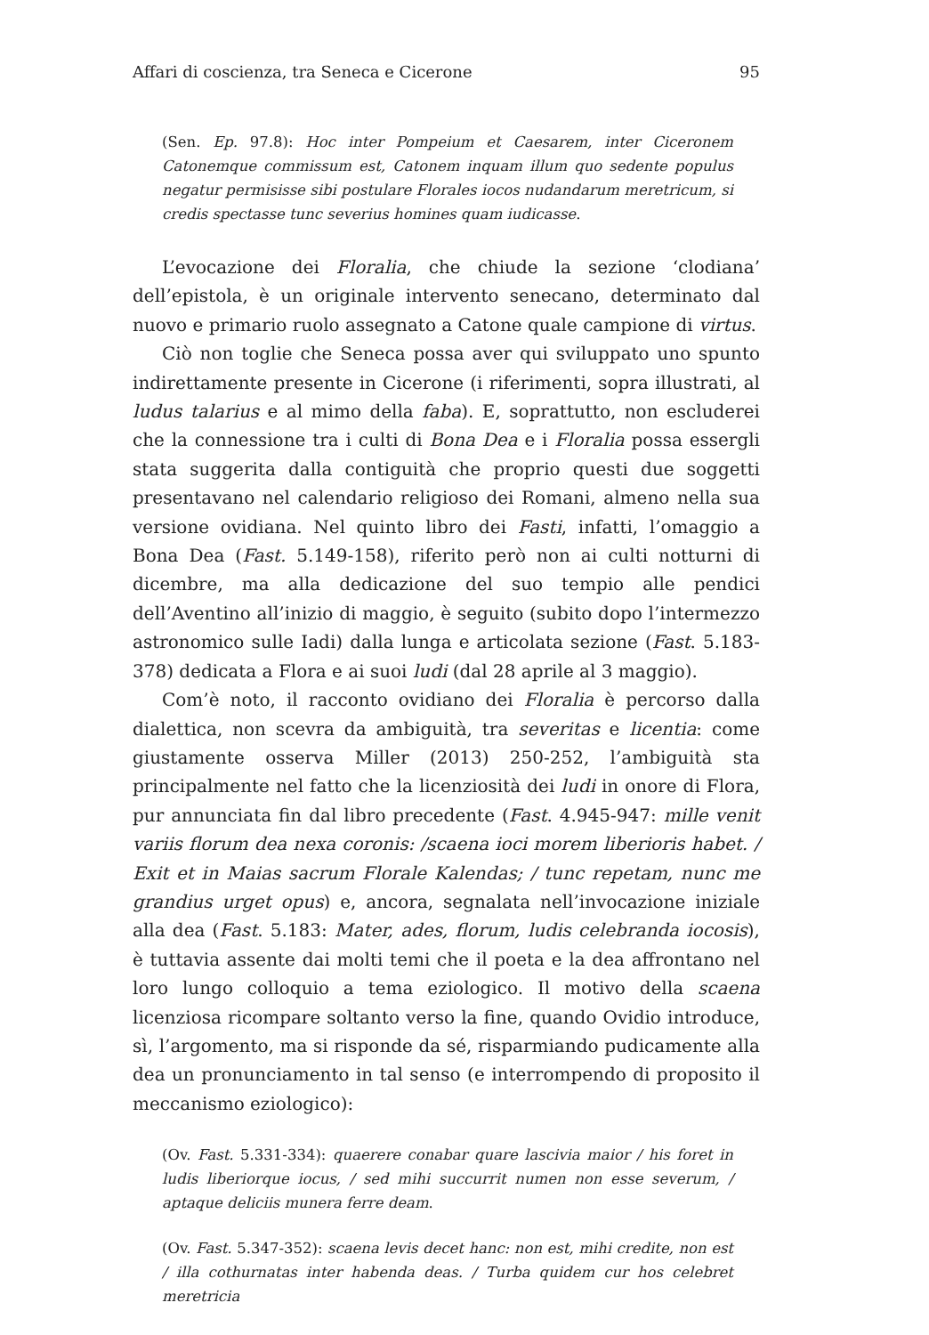Affari di coscienza, tra Seneca e Cicerone 95
(Sen. Ep. 97.8): Hoc inter Pompeium et Caesarem, inter Ciceronem Catonemque commissum est, Catonem inquam illum quo sedente populus negatur permisisse sibi postulare Florales iocos nudandarum meretricum, si credis spectasse tunc severius homines quam iudicasse.
L’evocazione dei Floralia, che chiude la sezione ‘clodiana’ dell’epistola, è un originale intervento senecano, determinato dal nuovo e primario ruolo assegnato a Catone quale campione di virtus.
Ciò non toglie che Seneca possa aver qui sviluppato uno spunto indirettamente presente in Cicerone (i riferimenti, sopra illustrati, al ludus talarius e al mimo della faba). E, soprattutto, non escluderei che la connessione tra i culti di Bona Dea e i Floralia possa essergli stata suggerita dalla contiguità che proprio questi due soggetti presentavano nel calendario religioso dei Romani, almeno nella sua versione ovidiana. Nel quinto libro dei Fasti, infatti, l’omaggio a Bona Dea (Fast. 5.149-158), riferito però non ai culti notturni di dicembre, ma alla dedicazione del suo tempio alle pendici dell’Aventino all’inizio di maggio, è seguito (subito dopo l’intermezzo astronomico sulle Iadi) dalla lunga e articolata sezione (Fast. 5.183-378) dedicata a Flora e ai suoi ludi (dal 28 aprile al 3 maggio).
Com’è noto, il racconto ovidiano dei Floralia è percorso dalla dialettica, non scevra da ambiguità, tra severitas e licentia: come giustamente osserva Miller (2013) 250-252, l’ambiguità sta principalmente nel fatto che la licenziosità dei ludi in onore di Flora, pur annunciata fin dal libro precedente (Fast. 4.945-947: mille venit variis florum dea nexa coronis: /scaena ioci morem liberioris habet. / Exit et in Maias sacrum Florale Kalendas; / tunc repetam, nunc me grandius urget opus) e, ancora, segnalata nell’invocazione iniziale alla dea (Fast. 5.183: Mater, ades, florum, ludis celebranda iocosis), è tuttavia assente dai molti temi che il poeta e la dea affrontano nel loro lungo colloquio a tema eziologico. Il motivo della scaena licenziosa ricompare soltanto verso la fine, quando Ovidio introduce, sì, l’argomento, ma si risponde da sé, risparmiando pudicamente alla dea un pronunciamento in tal senso (e interrompendo di proposito il meccanismo eziologico):
(Ov. Fast. 5.331-334): quaerere conabar quare lascivia maior / his foret in ludis liberiorque iocus, / sed mihi succurrit numen non esse severum, / aptaque deliciis munera ferre deam.
(Ov. Fast. 5.347-352): scaena levis decet hanc: non est, mihi credite, non est / illa cothurnatas inter habenda deas. / Turba quidem cur hos celebret meretricia